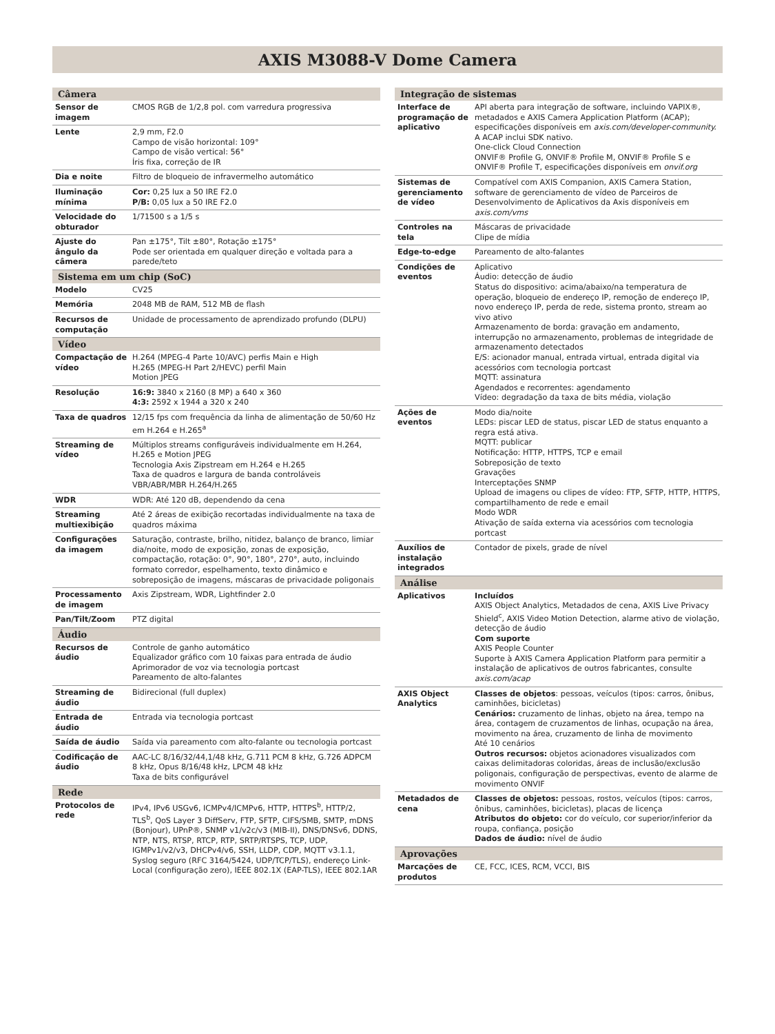AXIS M3088-V Dome Camera
| Câmera | |
| --- | --- |
| Sensor de imagem | CMOS RGB de 1/2,8 pol. com varredura progressiva |
| Lente | 2,9 mm, F2.0 Campo de visão horizontal: 109° Campo de visão vertical: 56° Íris fixa, correção de IR |
| Dia e noite | Filtro de bloqueio de infravermelho automático |
| Iluminação mínima | Cor: 0,25 lux a 50 IRE F2.0 P/B: 0,05 lux a 50 IRE F2.0 |
| Velocidade do obturador | 1/71500 s a 1/5 s |
| Ajuste do ângulo da câmera | Pan ±175°, Tilt ±80°, Rotação ±175° Pode ser orientada em qualquer direção e voltada para a parede/teto |
| Sistema em um chip (SoC) | |
| Modelo | CV25 |
| Memória | 2048 MB de RAM, 512 MB de flash |
| Recursos de computação | Unidade de processamento de aprendizado profundo (DLPU) |
| Vídeo | |
| Compactação de vídeo | H.264 (MPEG-4 Parte 10/AVC) perfis Main e High H.265 (MPEG-H Part 2/HEVC) perfil Main Motion JPEG |
| Resolução | 16:9: 3840 x 2160 (8 MP) a 640 x 360 4:3: 2592 x 1944 a 320 x 240 |
| Taxa de quadros | 12/15 fps com frequência da linha de alimentação de 50/60 Hz em H.264 e H.265<sup>a</sup> |
| Streaming de vídeo | Múltiplos streams configuráveis individualmente em H.264, H.265 e Motion JPEG Tecnologia Axis Zipstream em H.264 e H.265 Taxa de quadros e largura de banda controláveis VBR/ABR/MBR H.264/H.265 |
| WDR | WDR: Até 120 dB, dependendo da cena |
| Streaming multiexibição | Até 2 áreas de exibição recortadas individualmente na taxa de quadros máxima |
| Configurações da imagem | Saturação, contraste, brilho, nitidez, balanço de branco, limiar dia/noite, modo de exposição, zonas de exposição, compactação, rotação: 0°, 90°, 180°, 270°, auto, incluindo formato corredor, espelhamento, texto dinâmico e sobreposição de imagens, máscaras de privacidade poligonais |
| Processamento de imagem | Axis Zipstream, WDR, Lightfinder 2.0 |
| Pan/Tilt/Zoom | PTZ digital |
| Áudio | |
| Recursos de áudio | Controle de ganho automático Equalizador gráfico com 10 faixas para entrada de áudio Aprimorador de voz via tecnologia portcast Pareamento de alto-falantes |
| Streaming de áudio | Bidirecional (full duplex) |
| Entrada de áudio | Entrada via tecnologia portcast |
| Saída de áudio | Saída via pareamento com alto-falante ou tecnologia portcast |
| Codificação de áudio | AAC-LC 8/16/32/44,1/48 kHz, G.711 PCM 8 kHz, G.726 ADPCM 8 kHz, Opus 8/16/48 kHz, LPCM 48 kHz Taxa de bits configurável |
| Rede | |
| Protocolos de rede | IPv4, IPv6 USGv6, ICMPv4/ICMPv6, HTTP, HTTPS<sup>b</sup>, HTTP/2, TLS<sup>b</sup>, QoS Layer 3 DiffServ, FTP, SFTP, CIFS/SMB, SMTP, mDNS (Bonjour), UPnP®, SNMP v1/v2c/v3 (MIB-II), DNS/DNSv6, DDNS, NTP, NTS, RTSP, RTCP, RTP, SRTP/RTSPS, TCP, UDP, IGMPv1/v2/v3, DHCPv4/v6, SSH, LLDP, CDP, MQTT v3.1.1, Syslog seguro (RFC 3164/5424, UDP/TCP/TLS), endereço Link-Local (configuração zero), IEEE 802.1X (EAP-TLS), IEEE 802.1AR |
| Integração de sistemas | |
| --- | --- |
| Interface de programação de aplicativo | API aberta para integração de software, incluindo VAPIX®, metadados e AXIS Camera Application Platform (ACAP); especificações disponíveis em axis.com/developer-community. A ACAP inclui SDK nativo. One-click Cloud Connection ONVIF® Profile G, ONVIF® Profile M, ONVIF® Profile S e ONVIF® Profile T, especificações disponíveis em onvif.org |
| Sistemas de gerenciamento de vídeo | Compatível com AXIS Companion, AXIS Camera Station, software de gerenciamento de vídeo de Parceiros de Desenvolvimento de Aplicativos da Axis disponíveis em axis.com/vms |
| Controles na tela | Máscaras de privacidade Clipe de mídia |
| Edge-to-edge | Pareamento de alto-falantes |
| Condições de eventos | Aplicativo Áudio: detecção de áudio Status do dispositivo: acima/abaixo/na temperatura de operação, bloqueio de endereço IP, remoção de endereço IP, novo endereço IP, perda de rede, sistema pronto, stream ao vivo ativo Armazenamento de borda: gravação em andamento, interrupção no armazenamento, problemas de integridade de armazenamento detectados E/S: acionador manual, entrada virtual, entrada digital via acessórios com tecnologia portcast MQTT: assinatura Agendados e recorrentes: agendamento Vídeo: degradação da taxa de bits média, violação |
| Ações de eventos | Modo dia/noite LEDs: piscar LED de status, piscar LED de status enquanto a regra está ativa. MQTT: publicar Notificação: HTTP, HTTPS, TCP e email Sobreposição de texto Gravações Interceptações SNMP Upload de imagens ou clipes de vídeo: FTP, SFTP, HTTP, HTTPS, compartilhamento de rede e email Modo WDR Ativação de saída externa via acessórios com tecnologia portcast |
| Auxílios de instalação integrados | Contador de pixels, grade de nível |
| Análise | |
| Aplicativos | Incluídos AXIS Object Analytics, Metadados de cena, AXIS Live Privacy Shield<sup>c</sup>, AXIS Video Motion Detection, alarme ativo de violação, detecção de áudio Com suporte AXIS People Counter Suporte à AXIS Camera Application Platform para permitir a instalação de aplicativos de outros fabricantes, consulte axis.com/acap |
| AXIS Object Analytics | Classes de objetos : pessoas, veículos (tipos: carros, ônibus, caminhões, bicicletas) Cenários: cruzamento de linhas, objeto na área, tempo na área, contagem de cruzamentos de linhas, ocupação na área, movimento na área, cruzamento de linha de movimento Até 10 cenários Outros recursos: objetos acionadores visualizados com caixas delimitadoras coloridas, áreas de inclusão/exclusão poligonais, configuração de perspectivas, evento de alarme de movimento ONVIF |
| Metadados de cena | Classes de objetos: pessoas, rostos, veículos (tipos: carros, ônibus, caminhões, bicicletas), placas de licença Atributos do objeto: cor do veículo, cor superior/inferior da roupa, confiança, posição Dados de áudio: nível de áudio |
| Aprovações | |
| Marcações de produtos | CE, FCC, ICES, RCM, VCCI, BIS |